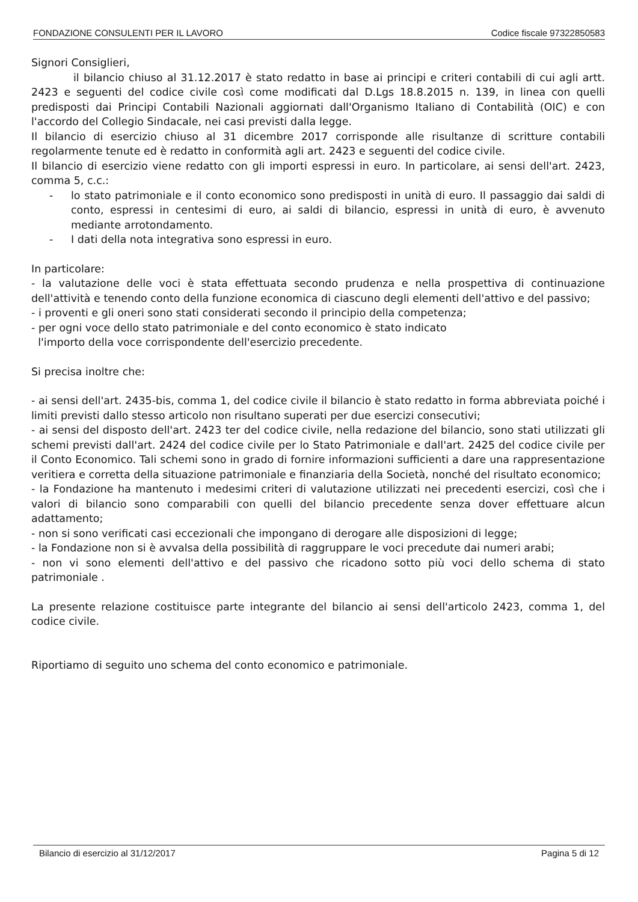FONDAZIONE CONSULENTI PER IL LAVORO Codice fiscale 97322850583
Signori Consiglieri,
il bilancio chiuso al 31.12.2017 è stato redatto in base ai principi e criteri contabili di cui agli artt. 2423 e seguenti del codice civile così come modificati dal D.Lgs 18.8.2015 n. 139, in linea con quelli predisposti dai Principi Contabili Nazionali aggiornati dall'Organismo Italiano di Contabilità (OIC) e con l'accordo del Collegio Sindacale, nei casi previsti dalla legge.
Il bilancio di esercizio chiuso al 31 dicembre 2017 corrisponde alle risultanze di scritture contabili regolarmente tenute ed è redatto in conformità agli art. 2423 e seguenti del codice civile.
Il bilancio di esercizio viene redatto con gli importi espressi in euro. In particolare, ai sensi dell'art. 2423, comma 5, c.c.:
- lo stato patrimoniale e il conto economico sono predisposti in unità di euro. Il passaggio dai saldi di conto, espressi in centesimi di euro, ai saldi di bilancio, espressi in unità di euro, è avvenuto mediante arrotondamento.
- I dati della nota integrativa sono espressi in euro.
In particolare:
- la valutazione delle voci è stata effettuata secondo prudenza e nella prospettiva di continuazione dell'attività e tenendo conto della funzione economica di ciascuno degli elementi dell'attivo e del passivo;
- i proventi e gli oneri sono stati considerati secondo il principio della competenza;
- per ogni voce dello stato patrimoniale e del conto economico è stato indicato
l'importo della voce corrispondente dell'esercizio precedente.
Si precisa inoltre che:
- ai sensi dell'art. 2435-bis, comma 1, del codice civile il bilancio è stato redatto in forma abbreviata poiché i limiti previsti dallo stesso articolo non risultano superati per due esercizi consecutivi;
- ai sensi del disposto dell'art. 2423 ter del codice civile, nella redazione del bilancio, sono stati utilizzati gli schemi previsti dall'art. 2424 del codice civile per lo Stato Patrimoniale e dall'art. 2425 del codice civile per il Conto Economico. Tali schemi sono in grado di fornire informazioni sufficienti a dare una rappresentazione veritiera e corretta della situazione patrimoniale e finanziaria della Società, nonché del risultato economico;
- la Fondazione ha mantenuto i medesimi criteri di valutazione utilizzati nei precedenti esercizi, così che i valori di bilancio sono comparabili con quelli del bilancio precedente senza dover effettuare alcun adattamento;
- non si sono verificati casi eccezionali che impongano di derogare alle disposizioni di legge;
- la Fondazione non si è avvalsa della possibilità di raggruppare le voci precedute dai numeri arabi;
- non vi sono elementi dell'attivo e del passivo che ricadono sotto più voci dello schema di stato patrimoniale .
La presente relazione costituisce parte integrante del bilancio ai sensi dell'articolo 2423, comma 1, del codice civile.
Riportiamo di seguito uno schema del conto economico e patrimoniale.
Bilancio di esercizio al 31/12/2017 Pagina 5 di 12